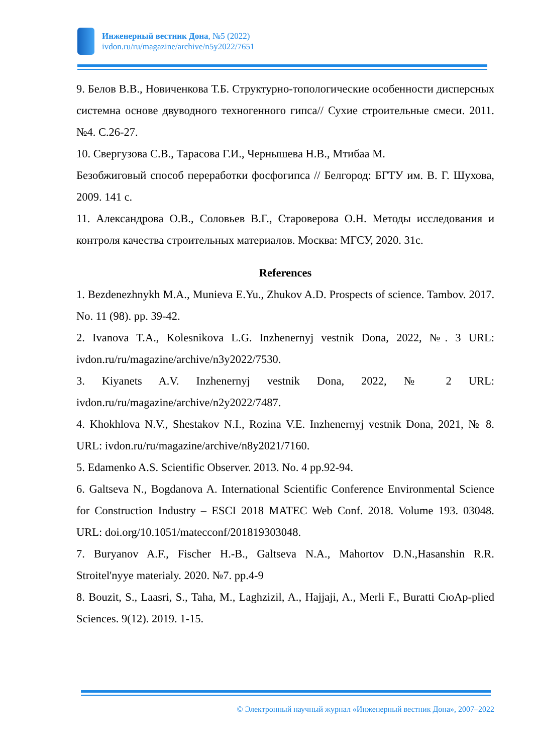Инженерный вестник Дона, №5 (2022)
ivdon.ru/ru/magazine/archive/n5y2022/7651
9. Белов В.В., Новиченкова Т.Б. Структурно-топологические особенности дисперсных системна основе двуводного техногенного гипса// Сухие строительные смеси. 2011. №4. С.26-27.
10. Свергузова С.В., Тарасова Г.И., Чернышева Н.В., Мтибаа М.
Безобжиговый способ переработки фосфогипса // Белгород: БГТУ им. В. Г. Шухова, 2009. 141 с.
11. Александрова О.В., Соловьев В.Г., Староверова О.Н. Методы исследования и контроля качества строительных материалов. Москва: МГСУ, 2020. 31с.
References
1. Bezdenezhnykh M.A., Munieva E.Yu., Zhukov A.D. Prospects of science. Tambov. 2017. No. 11 (98). pp. 39-42.
2. Ivanova T.A., Kolesnikova L.G. Inzhenernyj vestnik Dona, 2022, №. 3 URL: ivdon.ru/ru/magazine/archive/n3y2022/7530.
3. Kiyanets A.V. Inzhenernyj vestnik Dona, 2022, № 2 URL: ivdon.ru/ru/magazine/archive/n2y2022/7487.
4. Khokhlova N.V., Shestakov N.I., Rozina V.E. Inzhenernyj vestnik Dona, 2021, № 8. URL: ivdon.ru/ru/magazine/archive/n8y2021/7160.
5. Edamenko A.S. Scientific Observer. 2013. No. 4 pp.92-94.
6. Galtseva N., Bogdanova A. International Scientific Conference Environmental Science for Construction Industry – ESCI 2018 MATEC Web Conf. 2018. Volume 193. 03048. URL: doi.org/10.1051/matecconf/201819303048.
7. Buryanov A.F., Fischer H.-B., Galtseva N.A., Mahortov D.N.,Hasanshin R.R. Stroitel'nyye materialy. 2020. №7. pp.4-9
8. Bouzit, S., Laasri, S., Taha, M., Laghzizil, A., Hajjaji, A., Merli F., Buratti СюAp-plied Sciences. 9(12). 2019. 1-15.
© Электронный научный журнал «Инженерный вестник Дона», 2007–2022